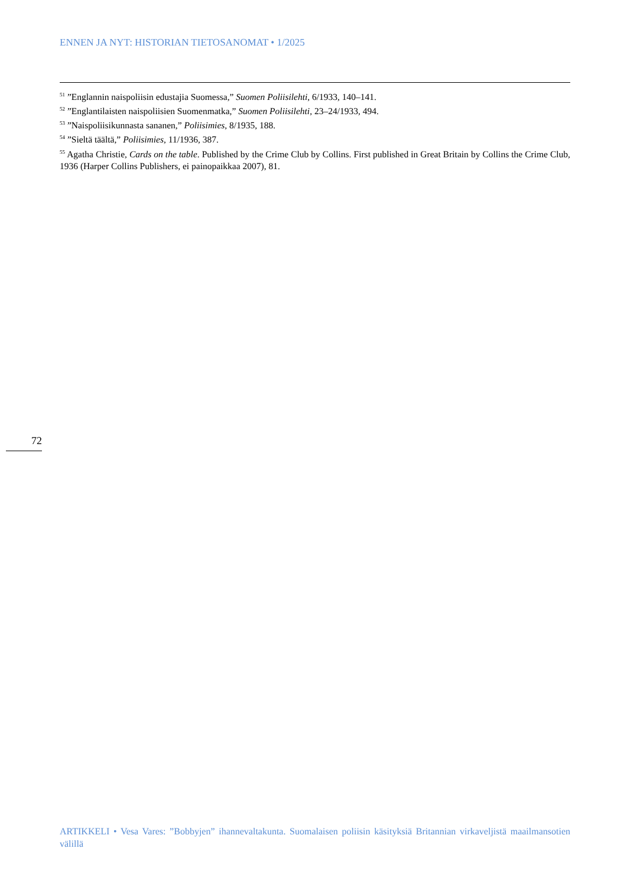ENNEN JA NYT: HISTORIAN TIETOSANOMAT • 1/2025
<sup>51</sup> ”Englannin naispoliisin edustajia Suomessa,” Suomen Poliisilehti, 6/1933, 140–141.
<sup>52</sup> ”Englantilaisten naispoliisien Suomenmatka,” Suomen Poliisilehti, 23–24/1933, 494.
<sup>53</sup> ”Naispoliisikunnasta sananen,” Poliisimies, 8/1935, 188.
<sup>54</sup> ”Sieltä täältä,” Poliisimies, 11/1936, 387.
<sup>55</sup> Agatha Christie, Cards on the table. Published by the Crime Club by Collins. First published in Great Britain by Collins the Crime Club, 1936 (Harper Collins Publishers, ei painopaikkaa 2007), 81.
72
ARTIKKELI • Vesa Vares: ”Bobbyjen” ihannevaltakunta. Suomalaisen poliisin käsityksiä Britannian virkaveljistä maailmansotien välillä